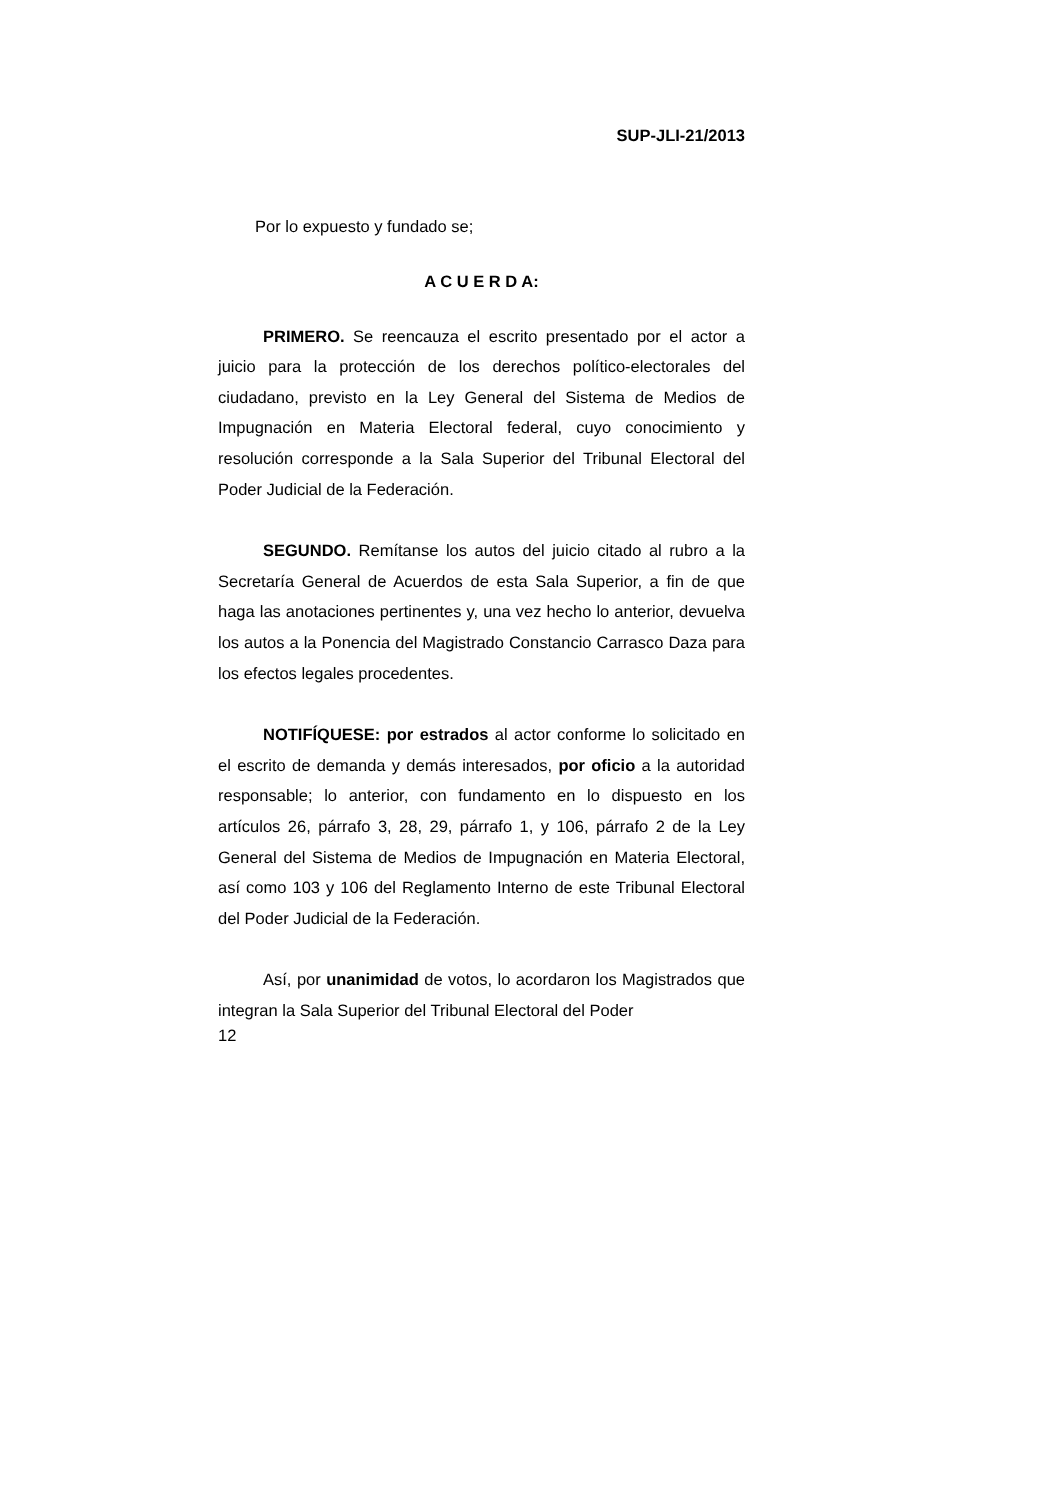SUP-JLI-21/2013
Por lo expuesto y fundado se;
A C U E R D A:
PRIMERO. Se reencauza el escrito presentado por el actor a juicio para la protección de los derechos político-electorales del ciudadano, previsto en la Ley General del Sistema de Medios de Impugnación en Materia Electoral federal, cuyo conocimiento y resolución corresponde a la Sala Superior del Tribunal Electoral del Poder Judicial de la Federación.
SEGUNDO. Remítanse los autos del juicio citado al rubro a la Secretaría General de Acuerdos de esta Sala Superior, a fin de que haga las anotaciones pertinentes y, una vez hecho lo anterior, devuelva los autos a la Ponencia del Magistrado Constancio Carrasco Daza para los efectos legales procedentes.
NOTIFÍQUESE: por estrados al actor conforme lo solicitado en el escrito de demanda y demás interesados, por oficio a la autoridad responsable; lo anterior, con fundamento en lo dispuesto en los artículos 26, párrafo 3, 28, 29, párrafo 1, y 106, párrafo 2 de la Ley General del Sistema de Medios de Impugnación en Materia Electoral, así como 103 y 106 del Reglamento Interno de este Tribunal Electoral del Poder Judicial de la Federación.
Así, por unanimidad de votos, lo acordaron los Magistrados que integran la Sala Superior del Tribunal Electoral del Poder
12